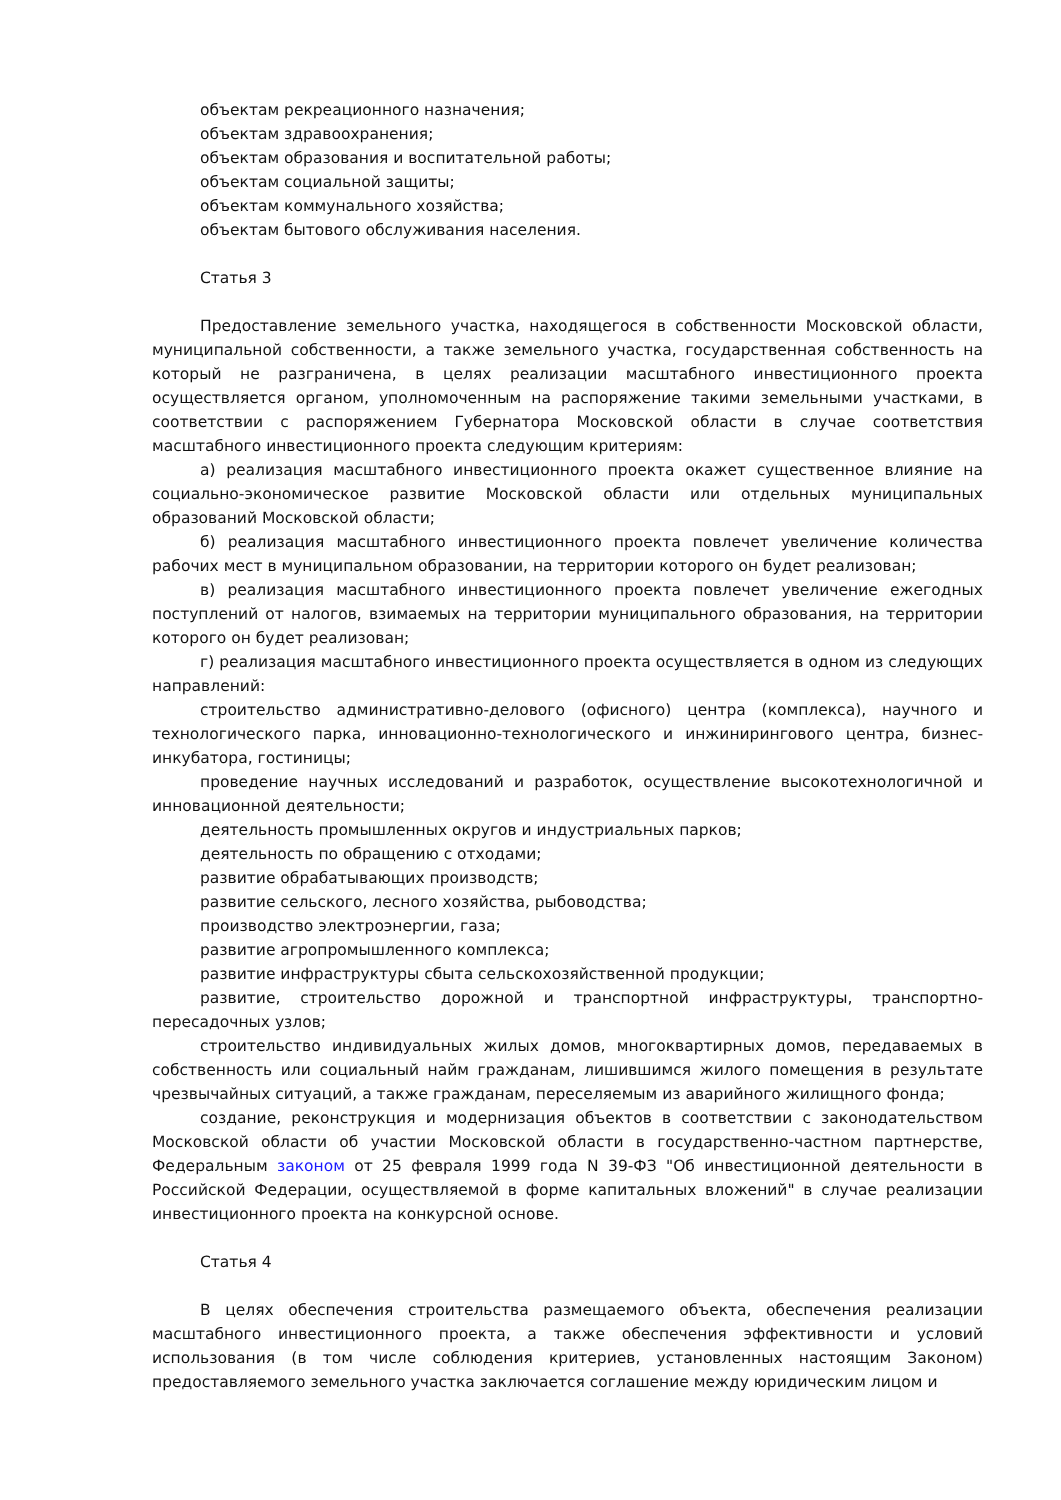объектам рекреационного назначения;
объектам здравоохранения;
объектам образования и воспитательной работы;
объектам социальной защиты;
объектам коммунального хозяйства;
объектам бытового обслуживания населения.
Статья 3
Предоставление земельного участка, находящегося в собственности Московской области, муниципальной собственности, а также земельного участка, государственная собственность на который не разграничена, в целях реализации масштабного инвестиционного проекта осуществляется органом, уполномоченным на распоряжение такими земельными участками, в соответствии с распоряжением Губернатора Московской области в случае соответствия масштабного инвестиционного проекта следующим критериям:
а) реализация масштабного инвестиционного проекта окажет существенное влияние на социально-экономическое развитие Московской области или отдельных муниципальных образований Московской области;
б) реализация масштабного инвестиционного проекта повлечет увеличение количества рабочих мест в муниципальном образовании, на территории которого он будет реализован;
в) реализация масштабного инвестиционного проекта повлечет увеличение ежегодных поступлений от налогов, взимаемых на территории муниципального образования, на территории которого он будет реализован;
г) реализация масштабного инвестиционного проекта осуществляется в одном из следующих направлений:
строительство административно-делового (офисного) центра (комплекса), научного и технологического парка, инновационно-технологического и инжинирингового центра, бизнес-инкубатора, гостиницы;
проведение научных исследований и разработок, осуществление высокотехнологичной и инновационной деятельности;
деятельность промышленных округов и индустриальных парков;
деятельность по обращению с отходами;
развитие обрабатывающих производств;
развитие сельского, лесного хозяйства, рыбоводства;
производство электроэнергии, газа;
развитие агропромышленного комплекса;
развитие инфраструктуры сбыта сельскохозяйственной продукции;
развитие, строительство дорожной и транспортной инфраструктуры, транспортно-пересадочных узлов;
строительство индивидуальных жилых домов, многоквартирных домов, передаваемых в собственность или социальный найм гражданам, лишившимся жилого помещения в результате чрезвычайных ситуаций, а также гражданам, переселяемым из аварийного жилищного фонда;
создание, реконструкция и модернизация объектов в соответствии с законодательством Московской области об участии Московской области в государственно-частном партнерстве, Федеральным законом от 25 февраля 1999 года N 39-ФЗ "Об инвестиционной деятельности в Российской Федерации, осуществляемой в форме капитальных вложений" в случае реализации инвестиционного проекта на конкурсной основе.
Статья 4
В целях обеспечения строительства размещаемого объекта, обеспечения реализации масштабного инвестиционного проекта, а также обеспечения эффективности и условий использования (в том числе соблюдения критериев, установленных настоящим Законом) предоставляемого земельного участка заключается соглашение между юридическим лицом и